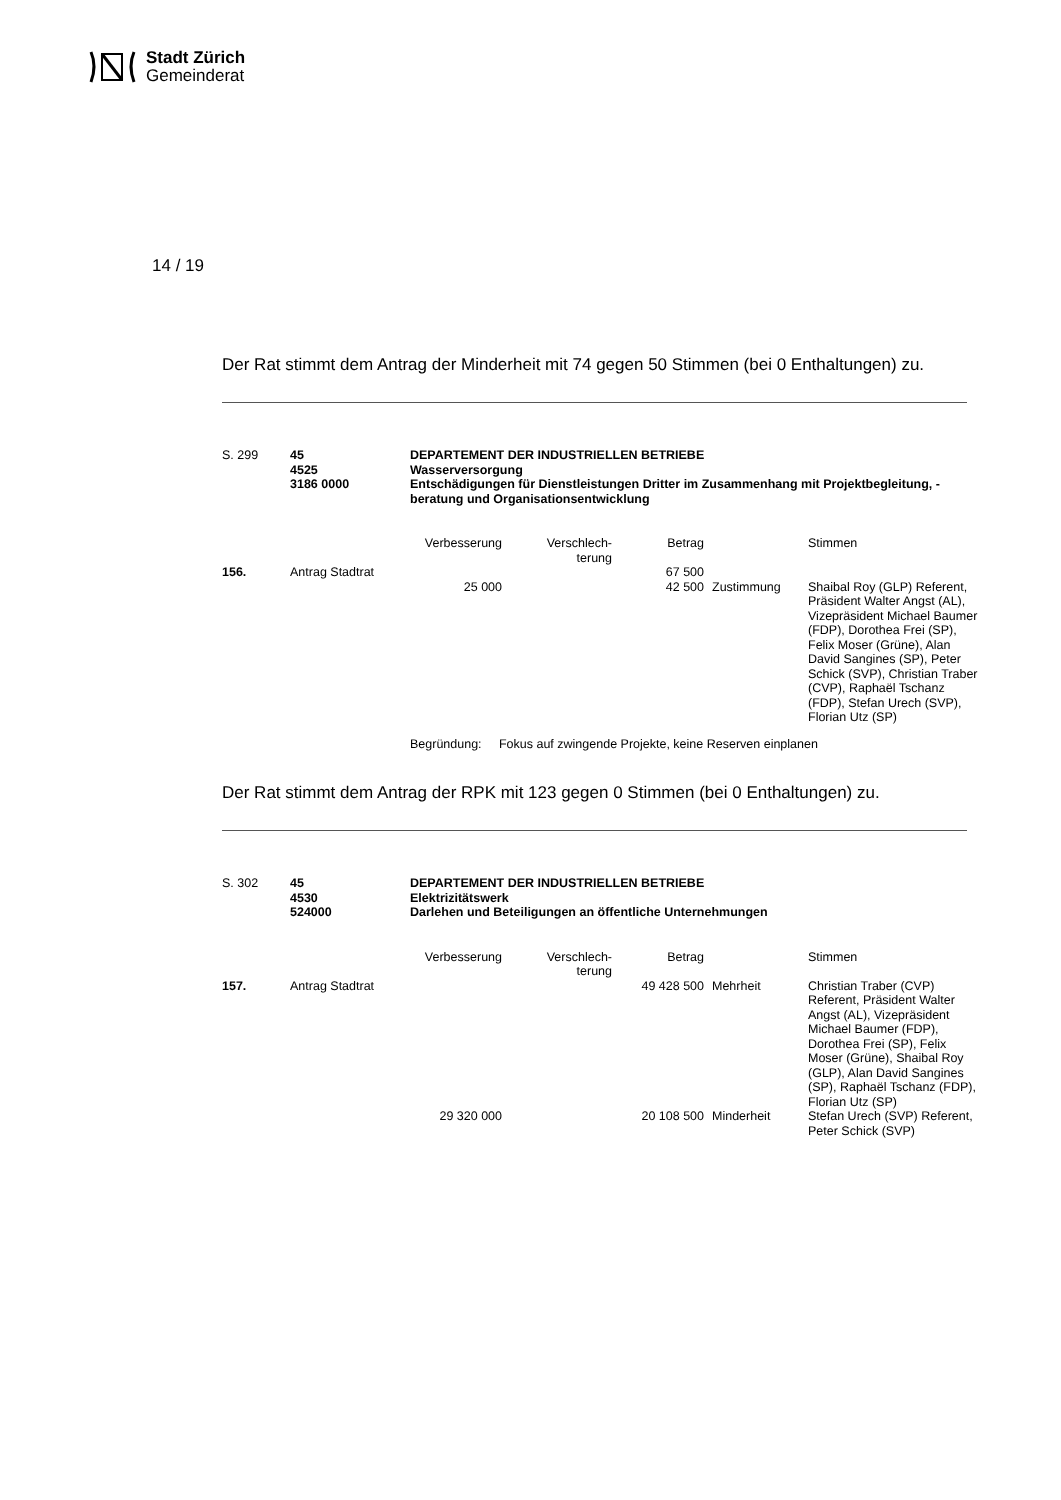Stadt Zürich
Gemeinderat
14 / 19
Der Rat stimmt dem Antrag der Minderheit mit 74 gegen 50 Stimmen (bei 0 Enthaltungen) zu.
| S. 299 | 45 4525 3186 0000 | DEPARTEMENT DER INDUSTRIELLEN BETRIEBE Wasserversorgung Entschädigungen für Dienstleistungen Dritter im Zusammenhang mit Projektbegleitung, -beratung und Organisationsentwicklung |
| | | Verbesserung | Verschlech- terung | Betrag | | Stimmen |
| 156. | Antrag Stadtrat | | | 67 500 | | |
| | | 25 000 | | 42 500 | Zustimmung | Shaibal Roy (GLP) Referent, Präsident Walter Angst (AL), Vizepräsident Michael Baumer (FDP), Dorothea Frei (SP), Felix Moser (Grüne), Alan David Sangines (SP), Peter Schick (SVP), Christian Traber (CVP), Raphaël Tschanz (FDP), Stefan Urech (SVP), Florian Utz (SP) |
| | | Begründung: Fokus auf zwingende Projekte, keine Reserven einplanen | | | | |
Der Rat stimmt dem Antrag der RPK mit 123 gegen 0 Stimmen (bei 0 Enthaltungen) zu.
| S. 302 | 45 4530 524000 | DEPARTEMENT DER INDUSTRIELLEN BETRIEBE Elektrizitätswerk Darlehen und Beteiligungen an öffentliche Unternehmungen |
| | | Verbesserung | Verschlech- terung | Betrag | | Stimmen |
| 157. | Antrag Stadtrat | | | 49 428 500 | Mehrheit | Christian Traber (CVP) Referent, Präsident Walter Angst (AL), Vizepräsident Michael Baumer (FDP), Dorothea Frei (SP), Felix Moser (Grüne), Shaibal Roy (GLP), Alan David Sangines (SP), Raphaël Tschanz (FDP), Florian Utz (SP) |
| | | 29 320 000 | | 20 108 500 | Minderheit | Stefan Urech (SVP) Referent, Peter Schick (SVP) |